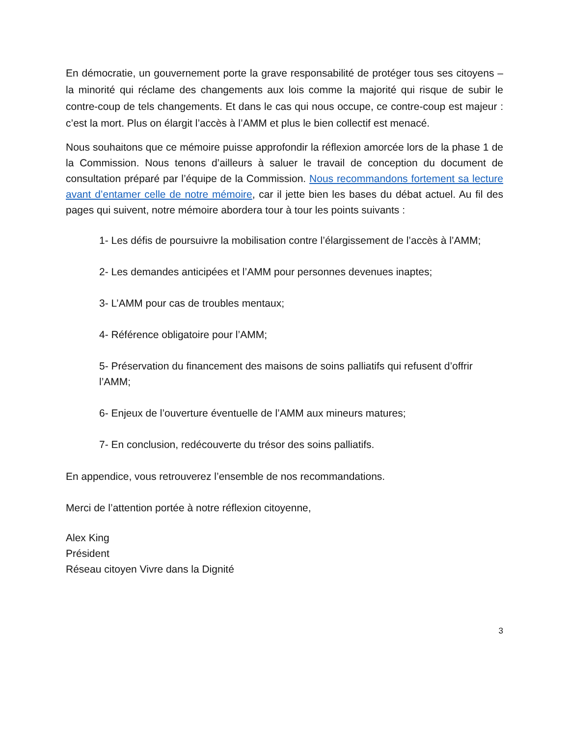En démocratie, un gouvernement porte la grave responsabilité de protéger tous ses citoyens – la minorité qui réclame des changements aux lois comme la majorité qui risque de subir le contre-coup de tels changements. Et dans le cas qui nous occupe, ce contre-coup est majeur : c’est la mort. Plus on élargit l’accès à l’AMM et plus le bien collectif est menacé.
Nous souhaitons que ce mémoire puisse approfondir la réflexion amorcée lors de la phase 1 de la Commission. Nous tenons d’ailleurs à saluer le travail de conception du document de consultation préparé par l’équipe de la Commission. Nous recommandons fortement sa lecture avant d’entamer celle de notre mémoire, car il jette bien les bases du débat actuel. Au fil des pages qui suivent, notre mémoire abordera tour à tour les points suivants :
1- Les défis de poursuivre la mobilisation contre l’élargissement de l’accès à l’AMM;
2- Les demandes anticipées et l’AMM pour personnes devenues inaptes;
3- L’AMM pour cas de troubles mentaux;
4- Référence obligatoire pour l’AMM;
5- Préservation du financement des maisons de soins palliatifs qui refusent d’offrir l’AMM;
6- Enjeux de l’ouverture éventuelle de l’AMM aux mineurs matures;
7- En conclusion, redécouverte du trésor des soins palliatifs.
En appendice, vous retrouverez l’ensemble de nos recommandations.
Merci de l’attention portée à notre réflexion citoyenne,
Alex King
Président
Réseau citoyen Vivre dans la Dignité
3